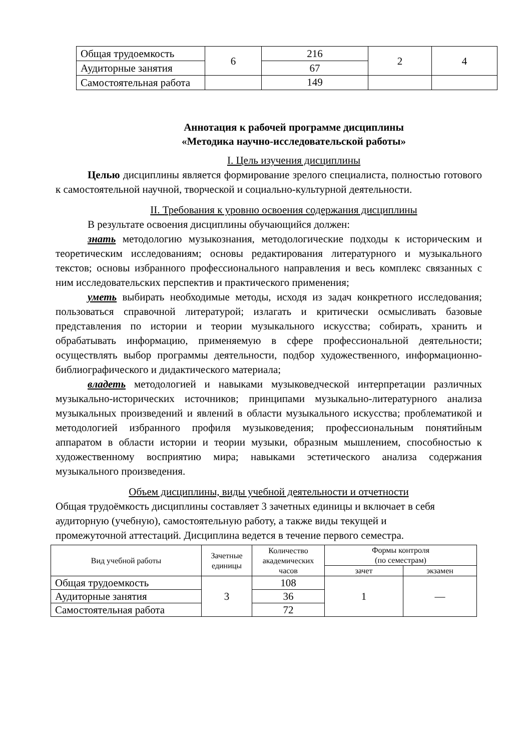| Общая трудоемкость | 6 | 216 | 2 | 4 |
| Аудиторные занятия | | 67 | | |
| Самостоятельная работа | | 149 | | |
Аннотация к рабочей программе дисциплины
«Методика научно-исследовательской работы»
I. Цель изучения дисциплины
Целью дисциплины является формирование зрелого специалиста, полностью готового к самостоятельной научной, творческой и социально-культурной деятельности.
II. Требования к уровню освоения содержания дисциплины
В результате освоения дисциплины обучающийся должен:
знать методологию музыкознания, методологические подходы к историческим и теоретическим исследованиям; основы редактирования литературного и музыкального текстов; основы избранного профессионального направления и весь комплекс связанных с ним исследовательских перспектив и практического применения;
уметь выбирать необходимые методы, исходя из задач конкретного исследования; пользоваться справочной литературой; излагать и критически осмысливать базовые представления по истории и теории музыкального искусства; собирать, хранить и обрабатывать информацию, применяемую в сфере профессиональной деятельности; осуществлять выбор программы деятельности, подбор художественного, информационно-библиографического и дидактического материала;
владеть методологией и навыками музыковедческой интерпретации различных музыкально-исторических источников; принципами музыкально-литературного анализа музыкальных произведений и явлений в области музыкального искусства; проблематикой и методологией избранного профиля музыковедения; профессиональным понятийным аппаратом в области истории и теории музыки, образным мышлением, способностью к художественному восприятию мира; навыками эстетического анализа содержания музыкального произведения.
Объем дисциплины, виды учебной деятельности и отчетности
Общая трудоёмкость дисциплины составляет 3 зачетных единицы и включает в себя аудиторную (учебную), самостоятельную работу, а также виды текущей и промежуточной аттестаций. Дисциплина ведется в течение первого семестра.
| Вид учебной работы | Зачетные единицы | Количество академических часов | Формы контроля (по семестрам) | |
| --- | --- | --- | --- | --- |
| | | | зачет | экзамен |
| Общая трудоемкость | 3 | 108 | 1 | — |
| Аудиторные занятия | | 36 | | |
| Самостоятельная работа | | 72 | | |